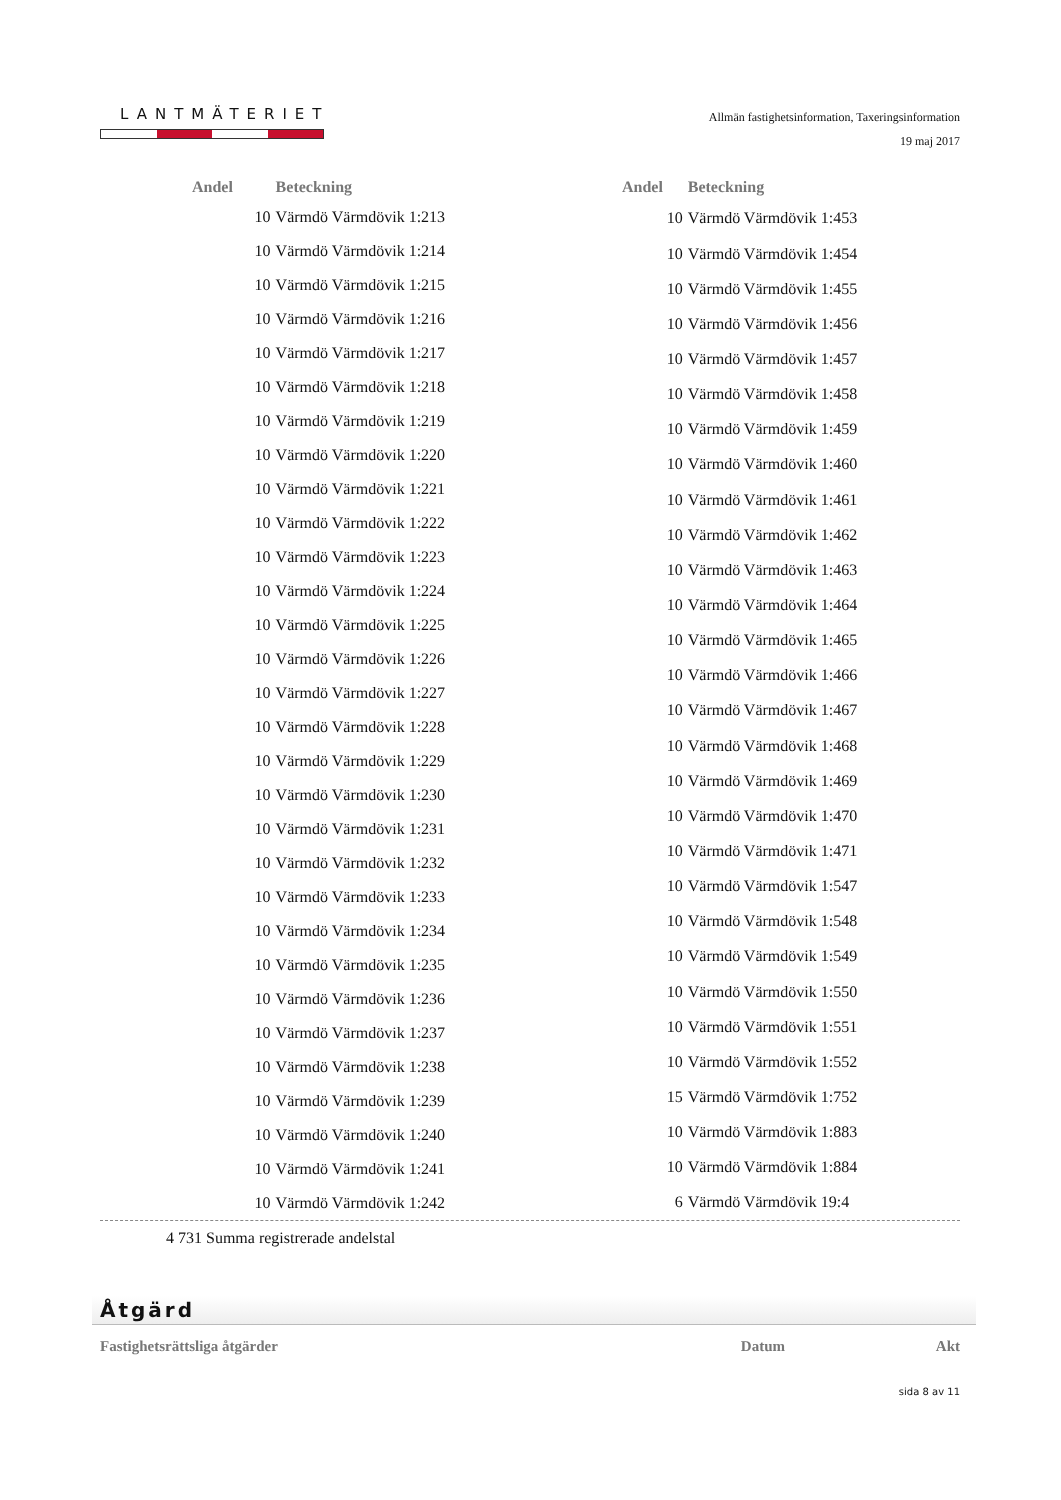LANTMÄTERIET
Allmän fastighetsinformation, Taxeringsinformation
19 maj 2017
| Andel | Beteckning |
| --- | --- |
| 10 | Värmdö Värmdövik 1:213 |
| 10 | Värmdö Värmdövik 1:214 |
| 10 | Värmdö Värmdövik 1:215 |
| 10 | Värmdö Värmdövik 1:216 |
| 10 | Värmdö Värmdövik 1:217 |
| 10 | Värmdö Värmdövik 1:218 |
| 10 | Värmdö Värmdövik 1:219 |
| 10 | Värmdö Värmdövik 1:220 |
| 10 | Värmdö Värmdövik 1:221 |
| 10 | Värmdö Värmdövik 1:222 |
| 10 | Värmdö Värmdövik 1:223 |
| 10 | Värmdö Värmdövik 1:224 |
| 10 | Värmdö Värmdövik 1:225 |
| 10 | Värmdö Värmdövik 1:226 |
| 10 | Värmdö Värmdövik 1:227 |
| 10 | Värmdö Värmdövik 1:228 |
| 10 | Värmdö Värmdövik 1:229 |
| 10 | Värmdö Värmdövik 1:230 |
| 10 | Värmdö Värmdövik 1:231 |
| 10 | Värmdö Värmdövik 1:232 |
| 10 | Värmdö Värmdövik 1:233 |
| 10 | Värmdö Värmdövik 1:234 |
| 10 | Värmdö Värmdövik 1:235 |
| 10 | Värmdö Värmdövik 1:236 |
| 10 | Värmdö Värmdövik 1:237 |
| 10 | Värmdö Värmdövik 1:238 |
| 10 | Värmdö Värmdövik 1:239 |
| 10 | Värmdö Värmdövik 1:240 |
| 10 | Värmdö Värmdövik 1:241 |
| 10 | Värmdö Värmdövik 1:242 |
| Andel | Beteckning |
| --- | --- |
| 10 | Värmdö Värmdövik 1:453 |
| 10 | Värmdö Värmdövik 1:454 |
| 10 | Värmdö Värmdövik 1:455 |
| 10 | Värmdö Värmdövik 1:456 |
| 10 | Värmdö Värmdövik 1:457 |
| 10 | Värmdö Värmdövik 1:458 |
| 10 | Värmdö Värmdövik 1:459 |
| 10 | Värmdö Värmdövik 1:460 |
| 10 | Värmdö Värmdövik 1:461 |
| 10 | Värmdö Värmdövik 1:462 |
| 10 | Värmdö Värmdövik 1:463 |
| 10 | Värmdö Värmdövik 1:464 |
| 10 | Värmdö Värmdövik 1:465 |
| 10 | Värmdö Värmdövik 1:466 |
| 10 | Värmdö Värmdövik 1:467 |
| 10 | Värmdö Värmdövik 1:468 |
| 10 | Värmdö Värmdövik 1:469 |
| 10 | Värmdö Värmdövik 1:470 |
| 10 | Värmdö Värmdövik 1:471 |
| 10 | Värmdö Värmdövik 1:547 |
| 10 | Värmdö Värmdövik 1:548 |
| 10 | Värmdö Värmdövik 1:549 |
| 10 | Värmdö Värmdövik 1:550 |
| 10 | Värmdö Värmdövik 1:551 |
| 10 | Värmdö Värmdövik 1:552 |
| 15 | Värmdö Värmdövik 1:752 |
| 10 | Värmdö Värmdövik 1:883 |
| 10 | Värmdö Värmdövik 1:884 |
| 6 | Värmdö Värmdövik 19:4 |
4 731 Summa registrerade andelstal
Åtgärd
Fastighetsrättsliga åtgärder Datum Akt
sida 8 av 11